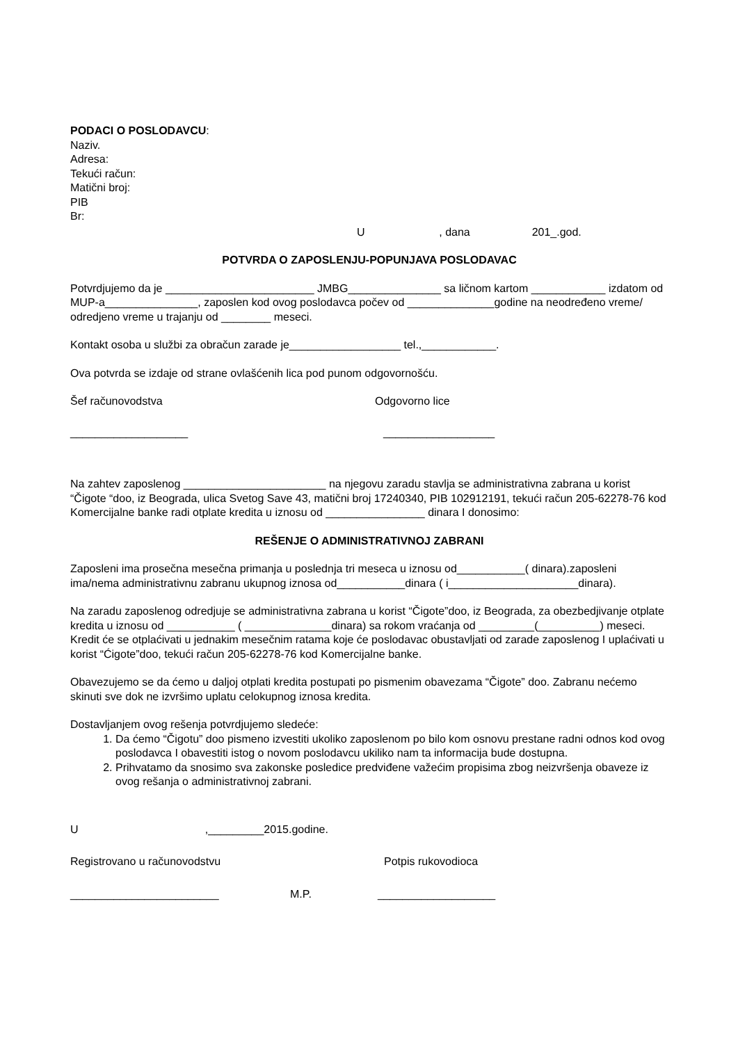PODACI O POSLODAVCU:
Naziv.
Adresa:
Tekući račun:
Matični broj:
PIB
Br:
U , dana 201_.god.
POTVRDA O ZAPOSLENJU-POPUNJAVA POSLODAVAC
Potvrdjujemo da je ________________________ JMBG_______________ sa ličnom kartom ____________ izdatom od MUP-a_______________, zaposlen kod ovog poslodavca počev od ______________godine na neodređeno vreme/ odredjeno vreme u trajanju od ________ meseci.
Kontakt osoba u službi za obračun zarade je__________________ tel.,____________.
Ova potvrda se izdaje od strane ovlašćenih lica pod punom odgovornošću.
Šef računovodstva Odgovorno lice
___________________ __________________
Na zahtev zaposlenog _______________________ na njegovu zaradu stavlja se administrativna zabrana u korist “Čigote “doo, iz Beograda, ulica Svetog Save 43, matični broj 17240340, PIB 102912191, tekući račun 205-62278-76 kod Komercijalne banke radi otplate kredita u iznosu od ________________ dinara I donosimo:
REŠENJE O ADMINISTRATIVNOJ ZABRANI
Zaposleni ima prosečna mesečna primanja u poslednja tri meseca u iznosu od___________( dinara).zaposleni ima/nema administrativnu zabranu ukupnog iznosa od___________dinara ( i_____________________dinara).
Na zaradu zaposlenog odredjuje se administrativna zabrana u korist “Čigote”doo, iz Beograda, za obezbedjivanje otplate kredita u iznosu od ___________ ( ______________dinara) sa rokom vraćanja od _________(__________) meseci. Kredit će se otplaćivati u jednakim mesečnim ratama koje će poslodavac obustavljati od zarade zaposlenog I uplaćivati u korist “Ćigote”doo, tekući račun 205-62278-76 kod Komercijalne banke.
Obavezujemo se da ćemo u daljoj otplati kredita postupati po pismenim obavezama “Čigote” doo. Zabranu nećemo skinuti sve dok ne izvršimo uplatu celokupnog iznosa kredita.
Dostavljanjem ovog rešenja potvrdjujemo sledeće:
1. Da ćemo “Čigotu” doo pismeno izvestiti ukoliko zaposlenom po bilo kom osnovu prestane radni odnos kod ovog poslodavca I obavestiti istog o novom poslodavcu ukiliko nam ta informacija bude dostupna.
2. Prihvatamo da snosimo sva zakonske posledice predviđene važećim propisima zbog neizvršenja obaveze iz ovog rešanja o administrativnoj zabrani.
U ,_________2015.godine.
Registrovano u računovodstvu Potpis rukovodioca
________________________ M.P. ___________________